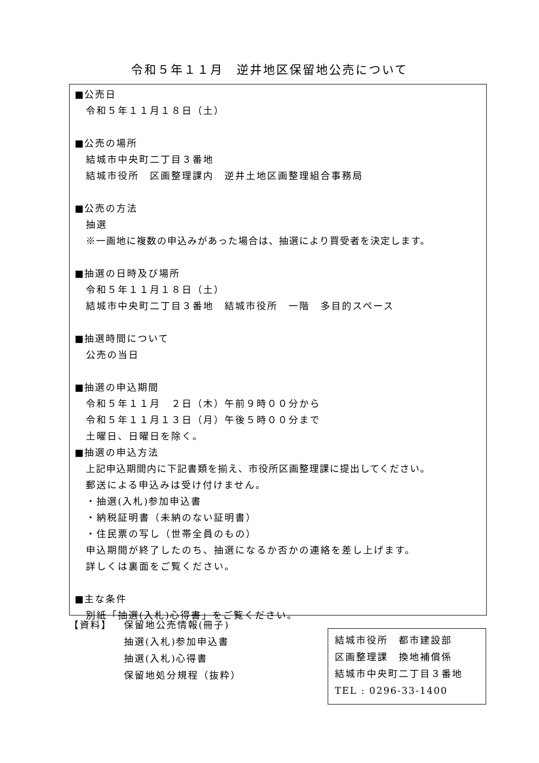令和５年１１月　逆井地区保留地公売について
■公売日
令和５年１１月１８日（土）
■公売の場所
結城市中央町二丁目３番地
結城市役所　区画整理課内　逆井土地区画整理組合事務局
■公売の方法
抽選
※一画地に複数の申込みがあった場合は、抽選により買受者を決定します。
■抽選の日時及び場所
令和５年１１月１８日（土）
結城市中央町二丁目３番地　結城市役所　一階　多目的スペース
■抽選時間について
公売の当日
■抽選の申込期間
令和５年１１月　２日（木）午前９時００分から
令和５年１１月１３日（月）午後５時００分まで
土曜日、日曜日を除く。
■抽選の申込方法
上記申込期間内に下記書類を揃え、市役所区画整理課に提出してください。
郵送による申込みは受け付けません。
・抽選(入札)参加申込書
・納税証明書（未納のない証明書）
・住民票の写し（世帯全員のもの）
申込期間が終了したのち、抽選になるか否かの連絡を差し上げます。
詳しくは裏面をご覧ください。
■主な条件
別紙「抽選(入札)心得書」をご覧ください。
【資料】 保留地公売情報(冊子)
抽選(入札)参加申込書
抽選(入札)心得書
保留地処分規程（抜粋）
結城市役所　都市建設部
区画整理課　換地補償係
結城市中央町二丁目３番地
TEL : 0296-33-1400